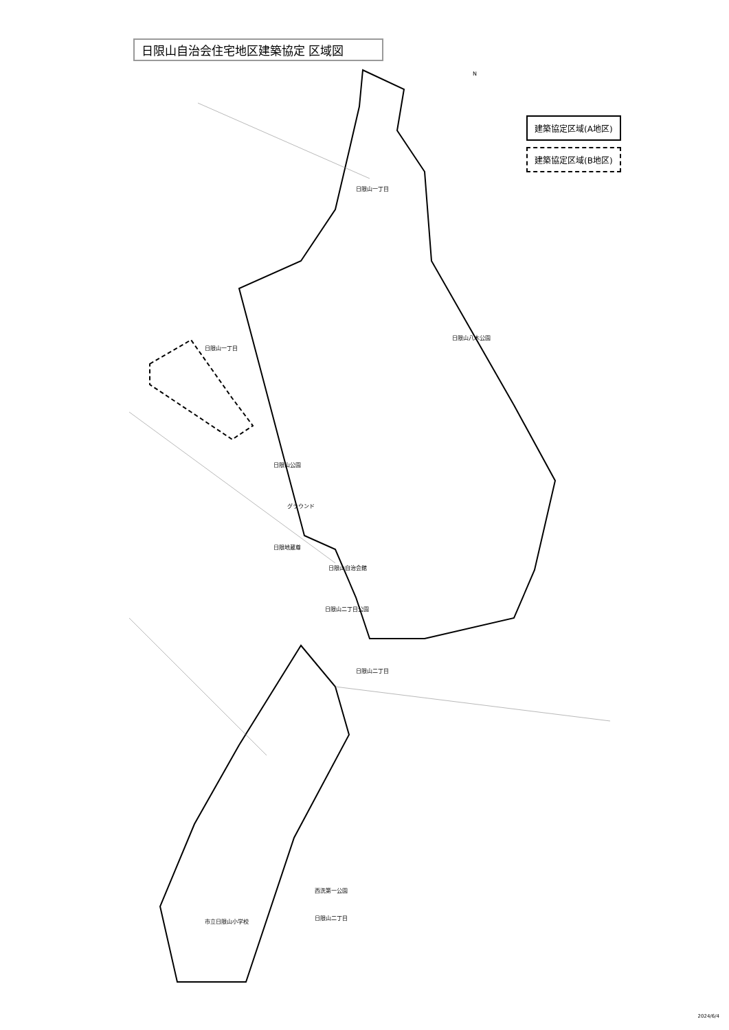日限山自治会住宅地区建築協定 区域図
建築協定区域(A地区)
建築協定区域(B地区)
日限山一丁目
日限山一丁目
日限山公園
グラウンド
日限山八木公園
日限地蔵尊
日限山自治会館
日限山二丁目公園
日限山二丁目
市立日限山小学校
西洗第一公園
日限山二丁目
N
2024/6/4